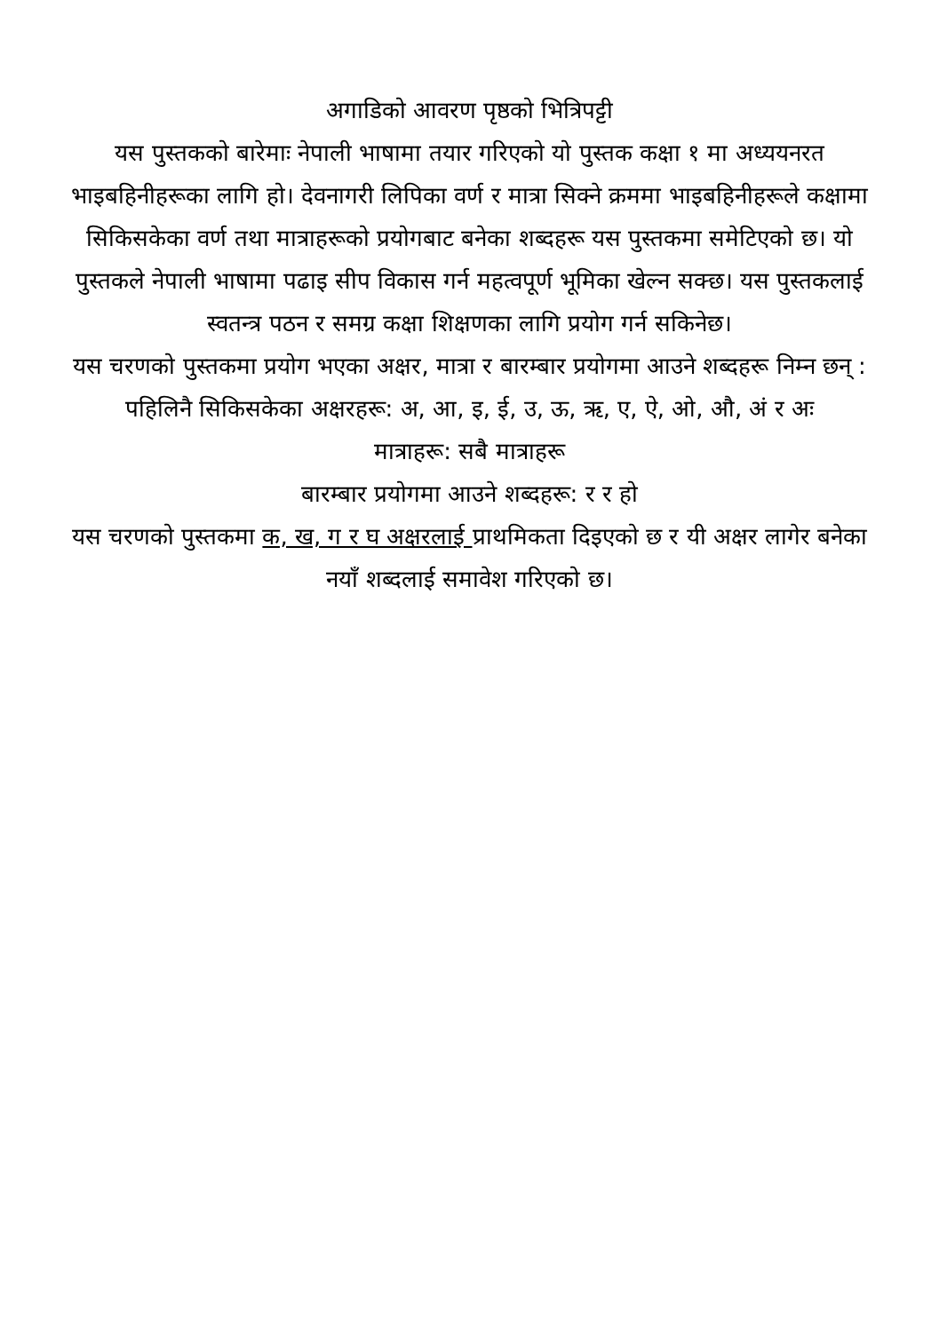अगाडिको आवरण पृष्ठको भित्रिपट्टी
यस पुस्तकको बारेमाः नेपाली भाषामा तयार गरिएको यो पुस्तक कक्षा १ मा अध्ययनरत भाइबहिनीहरूका लागि हो। देवनागरी लिपिका वर्ण र मात्रा सिक्ने क्रममा भाइबहिनीहरूले कक्षामा सिकिसकेका वर्ण तथा मात्राहरूको प्रयोगबाट बनेका शब्दहरू यस पुस्तकमा समेटिएको छ। यो पुस्तकले नेपाली भाषामा पढाइ सीप विकास गर्न महत्वपूर्ण भूमिका खेल्न सक्छ। यस पुस्तकलाई स्वतन्त्र पठन र समग्र कक्षा शिक्षणका लागि प्रयोग गर्न सकिनेछ।
यस चरणको पुस्तकमा प्रयोग भएका अक्षर, मात्रा र बारम्बार प्रयोगमा आउने शब्दहरू निम्न छन् :
पहिलिनै सिकिसकेका अक्षरहरू: अ, आ, इ, ई, उ, ऊ, ऋ, ए, ऐ, ओ, औ, अं र अः
मात्राहरू: सबै मात्राहरू
बारम्बार प्रयोगमा आउने शब्दहरू: र र हो
यस चरणको पुस्तकमा क, ख, ग र घ अक्षरलाई प्राथमिकता दिइएको छ र यी अक्षर लागेर बनेका नयाँ शब्दलाई समावेश गरिएको छ।